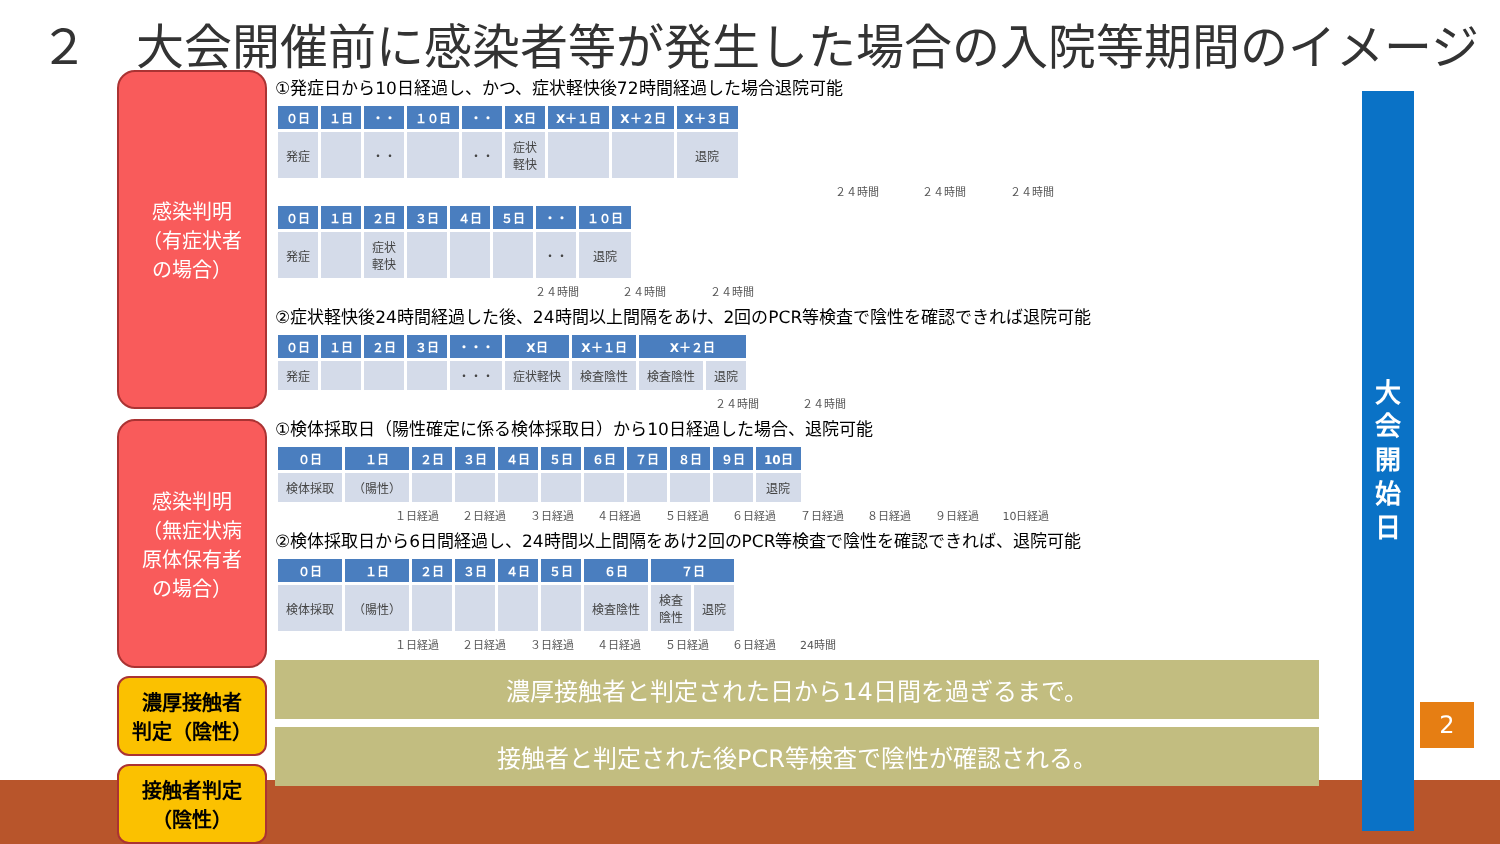２　大会開催前に感染者等が発生した場合の入院等期間のイメージ
感染判明
（有症状者
の場合）
感染判明
（無症状病
原体保有者
の場合）
濃厚接触者
判定（陰性）
接触者判定
（陰性）
①発症日から10日経過し、かつ、症状軽快後72時間経過した場合退院可能
| ０日 | １日 | ・・ | １０日 | ・・ | X日 | X＋１日 | X＋２日 | X＋３日 |
| --- | --- | --- | --- | --- | --- | --- | --- | --- |
| 発症 | | ・・ | | ・・ | 症状 軽快 | | | 退院 |
２４時間 ２４時間 ２４時間
| ０日 | １日 | ２日 | ３日 | ４日 | ５日 | ・・ | １０日 |
| --- | --- | --- | --- | --- | --- | --- | --- |
| 発症 | | 症状 軽快 | | | | ・・ | 退院 |
２４時間 ２４時間 ２４時間
②症状軽快後24時間経過した後、24時間以上間隔をあけ、2回のPCR等検査で陰性を確認できれば退院可能
| ０日 | １日 | ２日 | ３日 | ・・・ | X日 | X＋１日 | X＋２日 | |
| --- | --- | --- | --- | --- | --- | --- | --- | --- |
| 発症 | | | | ・・・ | 症状軽快 | 検査陰性 | 検査陰性 | 退院 |
２４時間 ２４時間
①検体採取日（陽性確定に係る検体採取日）から10日経過した場合、退院可能
| ０日 | １日 | ２日 | ３日 | ４日 | ５日 | ６日 | ７日 | ８日 | ９日 | 10日 |
| --- | --- | --- | --- | --- | --- | --- | --- | --- | --- | --- |
| 検体採取 | （陽性） | | | | | | | | | 退院 |
１日経過 ２日経過 ３日経過 ４日経過 ５日経過 ６日経過 ７日経過 ８日経過 ９日経過 10日経過
②検体採取日から6日間経過し、24時間以上間隔をあけ2回のPCR等検査で陰性を確認できれば、退院可能
| ０日 | １日 | ２日 | ３日 | ４日 | ５日 | ６日 | ７日 | |
| --- | --- | --- | --- | --- | --- | --- | --- | --- |
| 検体採取 | （陽性） | | | | | 検査陰性 | 検査 陰性 | 退院 |
１日経過 ２日経過 ３日経過 ４日経過 ５日経過 ６日経過 24時間
濃厚接触者と判定された日から14日間を過ぎるまで。
接触者と判定された後PCR等検査で陰性が確認される。
大
会
開
始
日
2